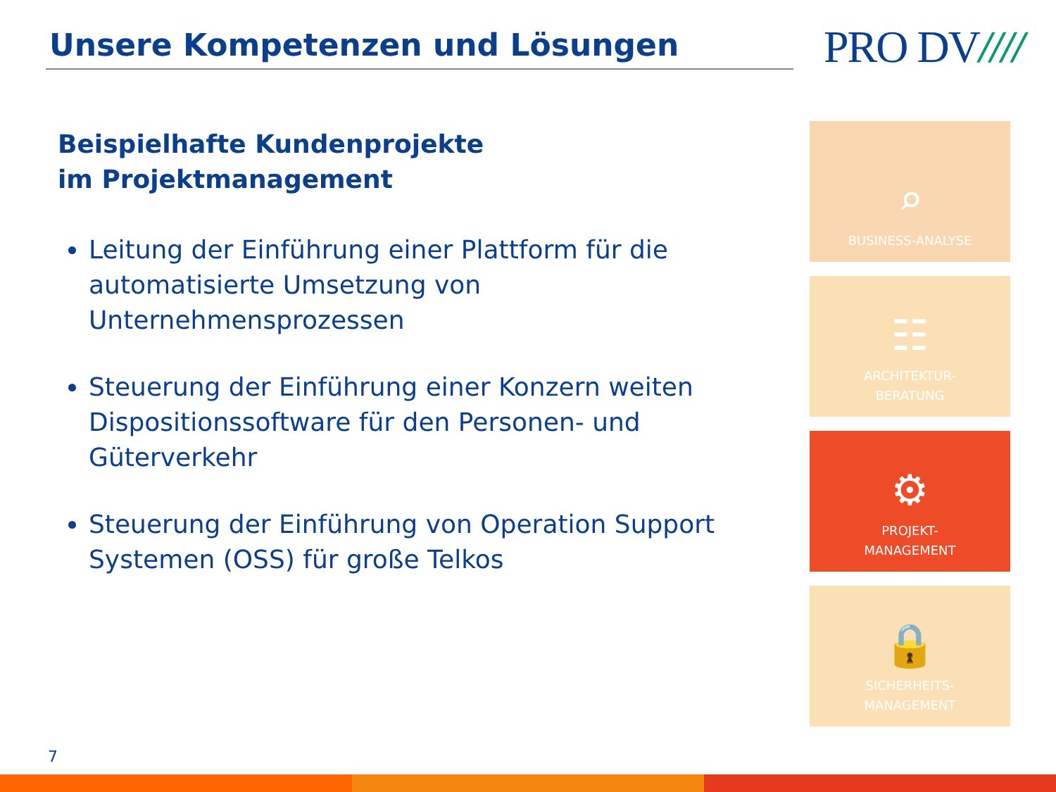Unsere Kompetenzen und Lösungen PRO DV////
Beispielhafte Kundenprojekte
im Projektmanagement
Leitung der Einführung einer Plattform für die automatisierte Umsetzung von Unternehmensprozessen
Steuerung der Einführung einer Konzern weiten Dispositionssoftware für den Personen- und Güterverkehr
Steuerung der Einführung von Operation Support Systemen (OSS) für große Telkos
⌕
BUSINESS-ANALYSE
☷
ARCHITEKTUR-
BERATUNG
⚙
PROJEKT-
MANAGEMENT
🔒
SICHERHEITS-
MANAGEMENT
7